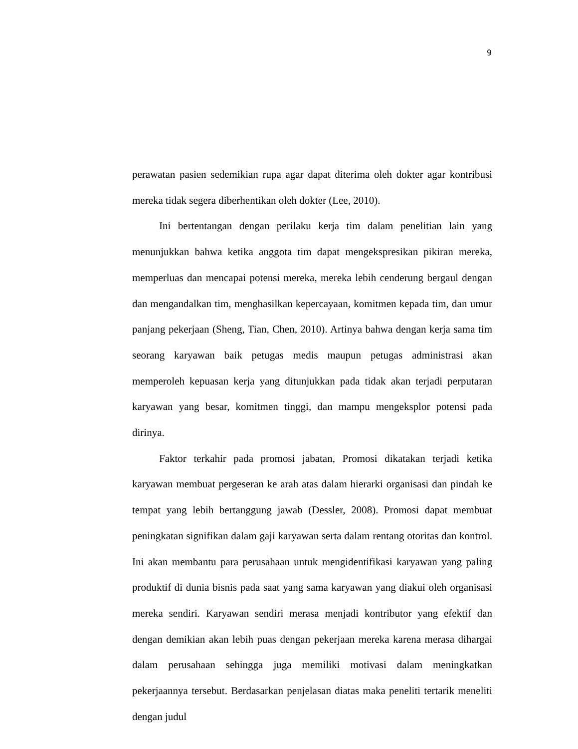9
perawatan pasien sedemikian rupa agar dapat diterima oleh dokter agar kontribusi mereka tidak segera diberhentikan oleh dokter (Lee, 2010).
Ini bertentangan dengan perilaku kerja tim dalam penelitian lain yang menunjukkan bahwa ketika anggota tim dapat mengekspresikan pikiran mereka, memperluas dan mencapai potensi mereka, mereka lebih cenderung bergaul dengan dan mengandalkan tim, menghasilkan kepercayaan, komitmen kepada tim, dan umur panjang pekerjaan (Sheng, Tian, Chen, 2010). Artinya bahwa dengan kerja sama tim seorang karyawan baik petugas medis maupun petugas administrasi akan memperoleh kepuasan kerja yang ditunjukkan pada tidak akan terjadi perputaran karyawan yang besar, komitmen tinggi, dan mampu mengeksplor potensi pada dirinya.
Faktor terkahir pada promosi jabatan, Promosi dikatakan terjadi ketika karyawan membuat pergeseran ke arah atas dalam hierarki organisasi dan pindah ke tempat yang lebih bertanggung jawab (Dessler, 2008). Promosi dapat membuat peningkatan signifikan dalam gaji karyawan serta dalam rentang otoritas dan kontrol. Ini akan membantu para perusahaan untuk mengidentifikasi karyawan yang paling produktif di dunia bisnis pada saat yang sama karyawan yang diakui oleh organisasi mereka sendiri. Karyawan sendiri merasa menjadi kontributor yang efektif dan dengan demikian akan lebih puas dengan pekerjaan mereka karena merasa dihargai dalam perusahaan sehingga juga memiliki motivasi dalam meningkatkan pekerjaannya tersebut. Berdasarkan penjelasan diatas maka peneliti tertarik meneliti dengan judul